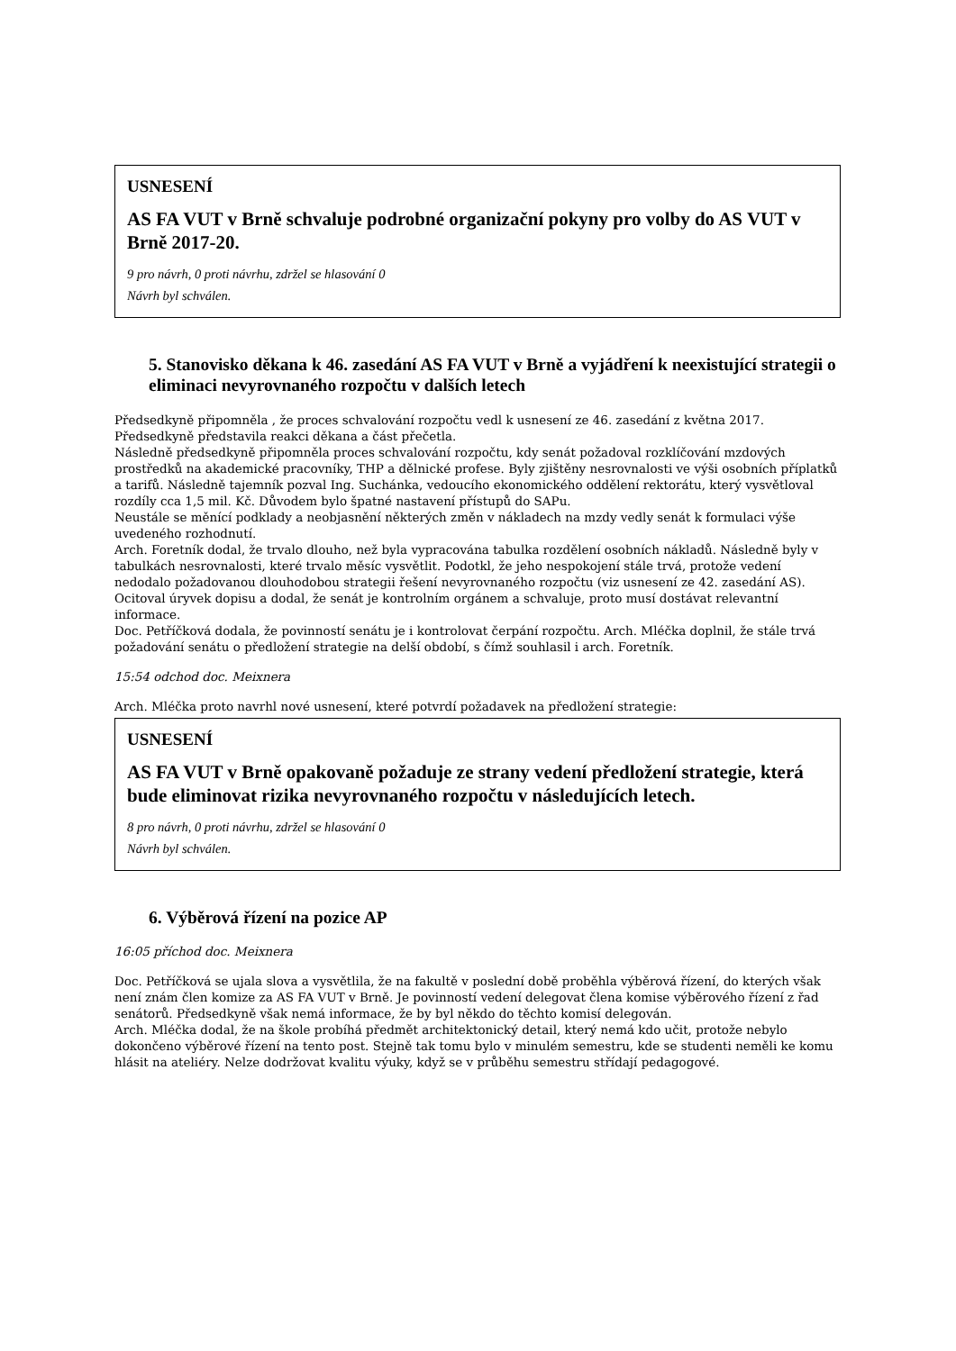USNESENÍ
AS FA VUT v Brně schvaluje podrobné organizační pokyny pro volby do AS VUT v Brně 2017-20.
9 pro návrh, 0 proti návrhu, zdržel se hlasování 0
Návrh byl schválen.
5. Stanovisko děkana k 46. zasedání AS FA VUT v Brně a vyjádření k neexistující strategii o eliminaci nevyrovnaného rozpočtu v dalších letech
Předsedkyně připomněla , že proces schvalování rozpočtu vedl k usnesení ze 46. zasedání z května 2017. Předsedkyně představila reakci děkana a část přečetla.
Následně předsedkyně připomněla proces schvalování rozpočtu, kdy senát požadoval rozklíčování mzdových prostředků na akademické pracovníky, THP a dělnické profese. Byly zjištěny nesrovnalosti ve výši osobních příplatků a tarifů. Následně tajemník pozval Ing. Suchánka, vedoucího ekonomického oddělení rektorátu, který vysvětloval rozdíly cca 1,5 mil. Kč. Důvodem bylo špatné nastavení přístupů do SAPu.
Neustále se měnící podklady a neobjasnění některých změn v nákladech na mzdy vedly senát k formulaci výše uvedeného rozhodnutí.
Arch. Foretník dodal, že trvalo dlouho, než byla vypracována tabulka rozdělení osobních nákladů. Následně byly v tabulkách nesrovnalosti, které trvalo měsíc vysvětlit. Podotkl, že jeho nespokojení stále trvá, protože vedení nedodalo požadovanou dlouhodobou strategii řešení nevyrovnaného rozpočtu (viz usnesení ze 42. zasedání AS). Ocitoval úryvek dopisu a dodal, že senát je kontrolním orgánem a schvaluje, proto musí dostávat relevantní informace.
Doc. Petříčková dodala, že povinností senátu je i kontrolovat čerpání rozpočtu. Arch. Mléčka doplnil, že stále trvá požadování senátu o předložení strategie na delší období, s čímž souhlasil i arch. Foretník.
15:54 odchod doc. Meixnera
Arch. Mléčka proto navrhl nové usnesení, které potvrdí požadavek na předložení strategie:
USNESENÍ
AS FA VUT v Brně opakovaně požaduje ze strany vedení předložení strategie, která bude eliminovat rizika nevyrovnaného rozpočtu v následujících letech.
8 pro návrh, 0 proti návrhu, zdržel se hlasování 0
Návrh byl schválen.
6. Výběrová řízení na pozice AP
16:05 příchod doc. Meixnera
Doc. Petříčková se ujala slova a vysvětlila, že na fakultě v poslední době proběhla výběrová řízení, do kterých však není znám člen komize za AS FA VUT v Brně. Je povinností vedení delegovat člena komise výběrového řízení z řad senátorů. Předsedkyně však nemá informace, že by byl někdo do těchto komisí delegován.
Arch. Mléčka dodal, že na škole probíhá předmět architektonický detail, který nemá kdo učit, protože nebylo dokončeno výběrové řízení na tento post. Stejně tak tomu bylo v minulém semestru, kde se studenti neměli ke komu hlásit na ateliéry. Nelze dodržovat kvalitu výuky, když se v průběhu semestru střídají pedagogové.